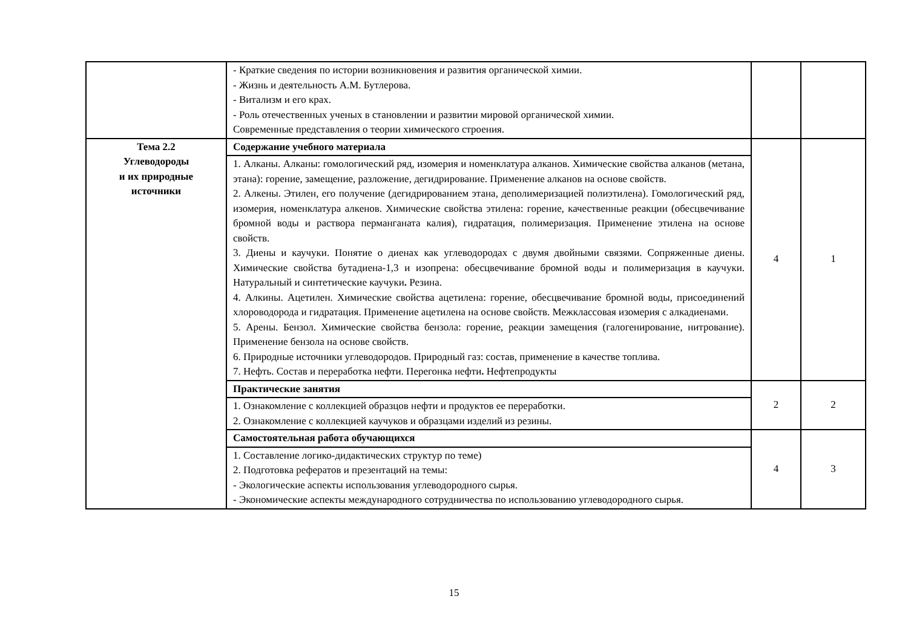| | - Краткие сведения по истории возникновения и развития органической химии. - Жизнь и деятельность А.М. Бутлерова. - Витализм и его крах. - Роль отечественных ученых в становлении и развитии мировой органической химии. Современные представления о теории химического строения. | | |
| Тема 2.2 Углеводороды и их природные источники | Содержание учебного материала | 4 | 1 |
| | 1. Алканы. Алканы: гомологический ряд, изомерия и номенклатура алканов. Химические свойства алканов (метана, этана): горение, замещение, разложение, дегидрирование. Применение алканов на основе свойств. 2. Алкены. Этилен, его получение (дегидрированием этана, деполимеризацией полиэтилена). Гомологический ряд, изомерия, номенклатура алкенов. Химические свойства этилена: горение, качественные реакции (обесцвечивание бромной воды и раствора перманганата калия), гидратация, полимеризация. Применение этилена на основе свойств. 3. Диены и каучуки. Понятие о диенах как углеводородах с двумя двойными связями. Сопряженные диены. Химические свойства бутадиена-1,3 и изопрена: обесцвечивание бромной воды и полимеризация в каучуки. Натуральный и синтетические каучуки . Резина. 4. Алкины. Ацетилен. Химические свойства ацетилена: горение, обесцвечивание бромной воды, присоединений хлороводорода и гидратация. Применение ацетилена на основе свойств. Межклассовая изомерия с алкадиенами. 5. Арены. Бензол. Химические свойства бензола: горение, реакции замещения (галогенирование, нитрование). Применение бензола на основе свойств. 6. Природные источники углеводородов. Природный газ: состав, применение в качестве топлива. 7. Нефть. Состав и переработка нефти. Перегонка нефти . Нефтепродукты | | |
| | Практические занятия | 2 | 2 |
| | 1. Ознакомление с коллекцией образцов нефти и продуктов ее переработки. 2. Ознакомление с коллекцией каучуков и образцами изделий из резины. | | |
| | Самостоятельная работа обучающихся | 4 | 3 |
| | 1. Составление логико-дидактических структур по теме) 2. Подготовка рефератов и презентаций на темы: - Экологические аспекты использования углеводородного сырья. - Экономические аспекты международного сотрудничества по использованию углеводородного сырья. | | |
15